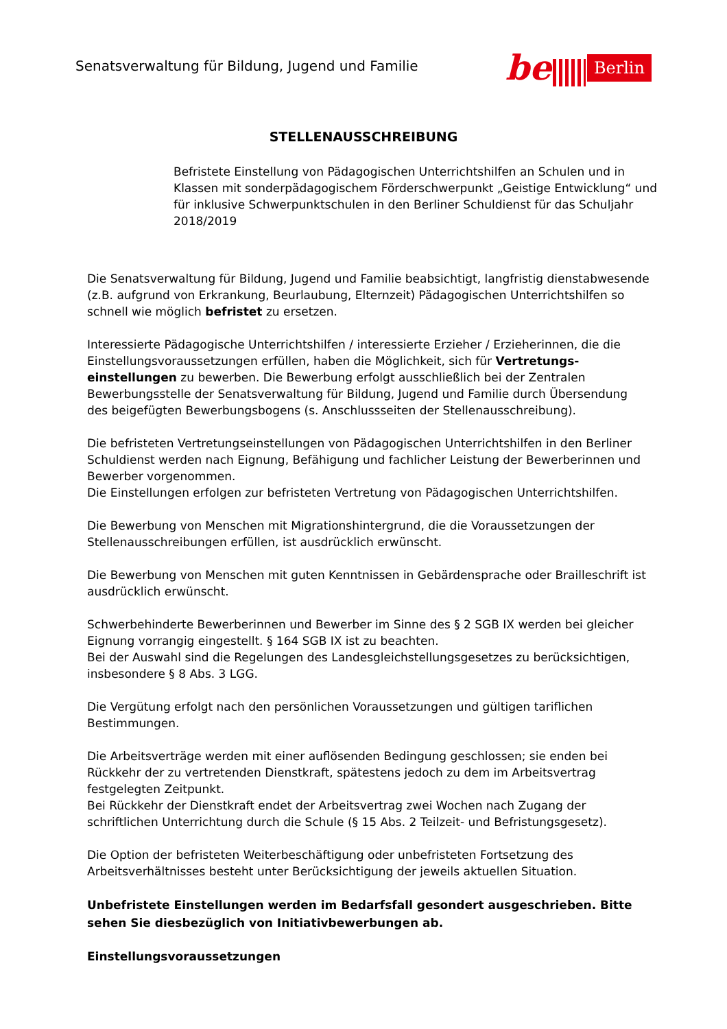Senatsverwaltung für Bildung, Jugend und Familie
be
Berlin
STELLENAUSSCHREIBUNG
Befristete Einstellung von Pädagogischen Unterrichtshilfen an Schulen und in Klassen mit sonderpädagogischem Förderschwerpunkt „Geistige Entwicklung“ und für inklusive Schwerpunktschulen in den Berliner Schuldienst für das Schuljahr 2018/2019
Die Senatsverwaltung für Bildung, Jugend und Familie beabsichtigt, langfristig dienstabwesende (z.B. aufgrund von Erkrankung, Beurlaubung, Elternzeit) Pädagogischen Unterrichtshilfen so schnell wie möglich befristet zu ersetzen.
Interessierte Pädagogische Unterrichtshilfen / interessierte Erzieher / Erzieherinnen, die die Einstellungsvoraussetzungen erfüllen, haben die Möglichkeit, sich für Vertretungs-einstellungen zu bewerben. Die Bewerbung erfolgt ausschließlich bei der Zentralen Bewerbungsstelle der Senatsverwaltung für Bildung, Jugend und Familie durch Übersendung des beigefügten Bewerbungsbogens (s. Anschlussseiten der Stellenausschreibung).
Die befristeten Vertretungseinstellungen von Pädagogischen Unterrichtshilfen in den Berliner Schuldienst werden nach Eignung, Befähigung und fachlicher Leistung der Bewerberinnen und Bewerber vorgenommen.
Die Einstellungen erfolgen zur befristeten Vertretung von Pädagogischen Unterrichtshilfen.
Die Bewerbung von Menschen mit Migrationshintergrund, die die Voraussetzungen der Stellenausschreibungen erfüllen, ist ausdrücklich erwünscht.
Die Bewerbung von Menschen mit guten Kenntnissen in Gebärdensprache oder Brailleschrift ist ausdrücklich erwünscht.
Schwerbehinderte Bewerberinnen und Bewerber im Sinne des § 2 SGB IX werden bei gleicher Eignung vorrangig eingestellt. § 164 SGB IX ist zu beachten.
Bei der Auswahl sind die Regelungen des Landesgleichstellungsgesetzes zu berücksichtigen, insbesondere § 8 Abs. 3 LGG.
Die Vergütung erfolgt nach den persönlichen Voraussetzungen und gültigen tariflichen Bestimmungen.
Die Arbeitsverträge werden mit einer auflösenden Bedingung geschlossen; sie enden bei Rückkehr der zu vertretenden Dienstkraft, spätestens jedoch zu dem im Arbeitsvertrag festgelegten Zeitpunkt.
Bei Rückkehr der Dienstkraft endet der Arbeitsvertrag zwei Wochen nach Zugang der schriftlichen Unterrichtung durch die Schule (§ 15 Abs. 2 Teilzeit- und Befristungsgesetz).
Die Option der befristeten Weiterbeschäftigung oder unbefristeten Fortsetzung des Arbeitsverhältnisses besteht unter Berücksichtigung der jeweils aktuellen Situation.
Unbefristete Einstellungen werden im Bedarfsfall gesondert ausgeschrieben. Bitte sehen Sie diesbezüglich von Initiativbewerbungen ab.
Einstellungsvoraussetzungen